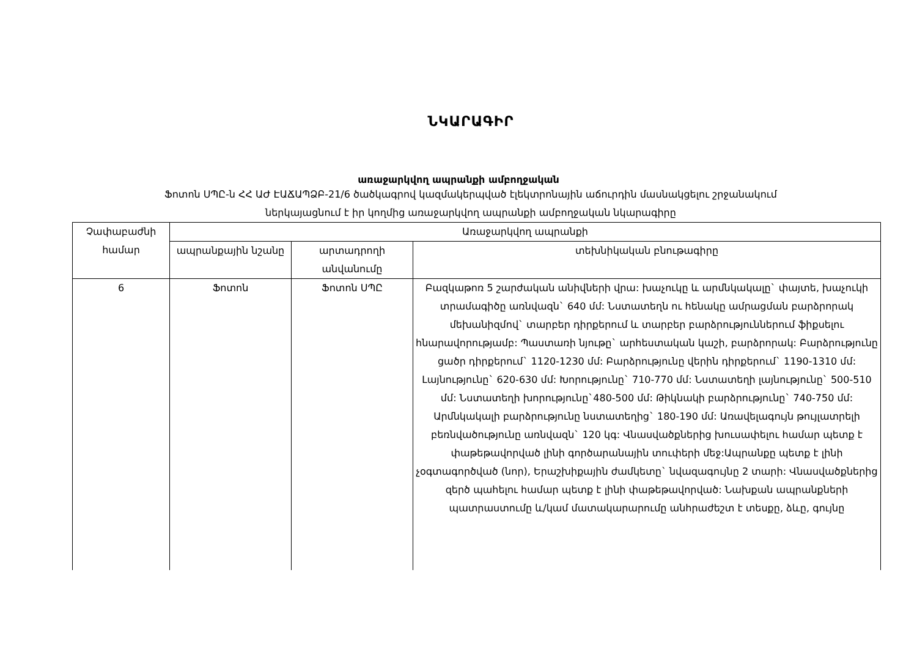ՆԿԱՐԱԳԻՐ
առաջարկվող ապրանքի ամբողջական
Ֆոտոն ՍՊԸ-ն ՀՀ ԱԺ ԷԱՃԱՊՁԲ-21/6 ծածկագրով կազմակերպված էլեկտրոնային աճուրդին մասնակցելու շրջանակում
ներկայացնում է իր կողմից առաջարկվող ապրանքի ամբողջական նկարագիրը
| Չափաբաժնի համար | Առաջարկվող ապրանքի | | |
| --- | --- | --- | --- |
| | ապրանքային նշանը | արտադրողի անվանումը | տեխնիկական բնութագիրը |
| 6 | Ֆոտոն | Ֆոտոն ՍՊԸ | Բազկաթոռ 5 շարժական անիվների վրա: խաչուկը և արմնկակալը` փայտե, խաչուկի տրամագիծը առնվազն` 640 մմ: Նստատեղն ու հենակը ամրացման բարձրորակ մեխանիզմով` տարբեր դիրքերում և տարբեր բարձրություններում ֆիքսելու հնարավորությամբ: Պաստառի նյութը` արհեստական կաշի, բարձրորակ: Բարձրությունը ցածր դիրքերում` 1120-1230 մմ: Բարձրությունը վերին դիրքերում` 1190-1310 մմ: Լայնությունը` 620-630 մմ: Խորությունը` 710-770 մմ: Նստատեղի լայնությունը` 500-510 մմ: Նստատեղի խորությունը`480-500 մմ: Թիկնակի բարձրությունը` 740-750 մմ: Արմնկակալի բարձրությունը նստատեղից` 180-190 մմ: Առավելագույն թույլատրելի բեռնվածությունը առնվազն` 120 կգ: Վնասվածքներից խուսափելու համար պետք է փաթեթավորված լինի գործարանային տուփերի մեջ:Ապրանքը պետք է լինի չօգտագործված (նոր), Երաշխիքային ժամկետը` նվազագույնը 2 տարի: Վնասվածքներից զերծ պահելու համար պետք է լինի փաթեթավորված: Նախքան ապրանքների պատրաստումը և/կամ մատակարարումը անհրաժեշտ է տեսքը, ձևը, գույնը |